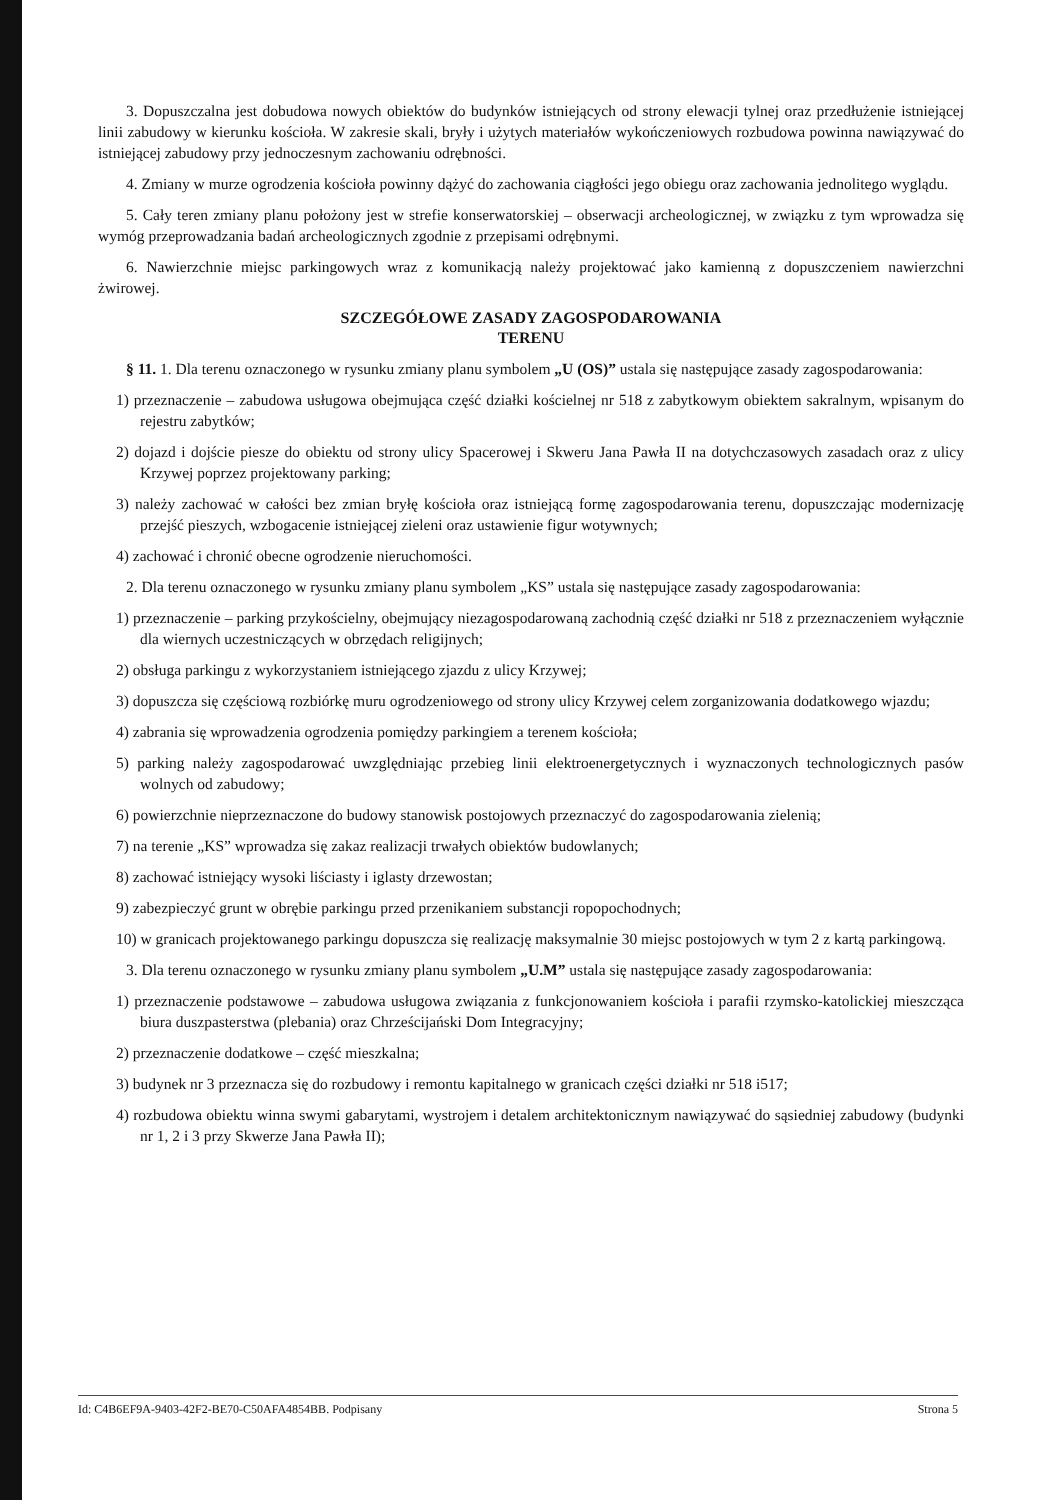3. Dopuszczalna jest dobudowa nowych obiektów do budynków istniejących od strony elewacji tylnej oraz przedłużenie istniejącej linii zabudowy w kierunku kościoła. W zakresie skali, bryły i użytych materiałów wykończeniowych rozbudowa powinna nawiązywać do istniejącej zabudowy przy jednoczesnym zachowaniu odrębności.
4. Zmiany w murze ogrodzenia kościoła powinny dążyć do zachowania ciągłości jego obiegu oraz zachowania jednolitego wyglądu.
5. Cały teren zmiany planu położony jest w strefie konserwatorskiej – obserwacji archeologicznej, w związku z tym wprowadza się wymóg przeprowadzania badań archeologicznych zgodnie z przepisami odrębnymi.
6. Nawierzchnie miejsc parkingowych wraz z komunikacją należy projektować jako kamienną z dopuszczeniem nawierzchni żwirowej.
SZCZEGÓŁOWE ZASADY ZAGOSPODAROWANIA
TERENU
§ 11. 1. Dla terenu oznaczonego w rysunku zmiany planu symbolem „U (OS)” ustala się następujące zasady zagospodarowania:
1) przeznaczenie – zabudowa usługowa obejmująca część działki kościelnej nr 518 z zabytkowym obiektem sakralnym, wpisanym do rejestru zabytków;
2) dojazd i dojście piesze do obiektu od strony ulicy Spacerowej i Skweru Jana Pawła II na dotychczasowych zasadach oraz z ulicy Krzywej poprzez projektowany parking;
3) należy zachować w całości bez zmian bryłę kościoła oraz istniejącą formę zagospodarowania terenu, dopuszczając modernizację przejść pieszych, wzbogacenie istniejącej zieleni oraz ustawienie figur wotywnych;
4) zachować i chronić obecne ogrodzenie nieruchomości.
2. Dla terenu oznaczonego w rysunku zmiany planu symbolem „KS” ustala się następujące zasady zagospodarowania:
1) przeznaczenie – parking przykościelny, obejmujący niezagospodarowaną zachodnią część działki nr 518 z przeznaczeniem wyłącznie dla wiernych uczestniczących w obrzędach religijnych;
2) obsługa parkingu z wykorzystaniem istniejącego zjazdu z ulicy Krzywej;
3) dopuszcza się częściową rozbiórkę muru ogrodzeniowego od strony ulicy Krzywej celem zorganizowania dodatkowego wjazdu;
4) zabrania się wprowadzenia ogrodzenia pomiędzy parkingiem a terenem kościoła;
5) parking należy zagospodarować uwzględniając przebieg linii elektroenergetycznych i wyznaczonych technologicznych pasów wolnych od zabudowy;
6) powierzchnie nieprzeznaczone do budowy stanowisk postojowych przeznaczyć do zagospodarowania zielenią;
7) na terenie „KS” wprowadza się zakaz realizacji trwałych obiektów budowlanych;
8) zachować istniejący wysoki liściasty i iglasty drzewostan;
9) zabezpieczyć grunt w obrębie parkingu przed przenikaniem substancji ropopochodnych;
10) w granicach projektowanego parkingu dopuszcza się realizację maksymalnie 30 miejsc postojowych w tym 2 z kartą parkingową.
3. Dla terenu oznaczonego w rysunku zmiany planu symbolem „U.M” ustala się następujące zasady zagospodarowania:
1) przeznaczenie podstawowe – zabudowa usługowa związania z funkcjonowaniem kościoła i parafii rzymsko-katolickiej mieszcząca biura duszpasterstwa (plebania) oraz Chrześcijański Dom Integracyjny;
2) przeznaczenie dodatkowe – część mieszkalna;
3) budynek nr 3 przeznacza się do rozbudowy i remontu kapitalnego w granicach części działki nr 518 i517;
4) rozbudowa obiektu winna swymi gabarytami, wystrojem i detalem architektonicznym nawiązywać do sąsiedniej zabudowy (budynki nr 1, 2 i 3 przy Skwerze Jana Pawła II);
Id: C4B6EF9A-9403-42F2-BE70-C50AFA4854BB. Podpisany Strona 5